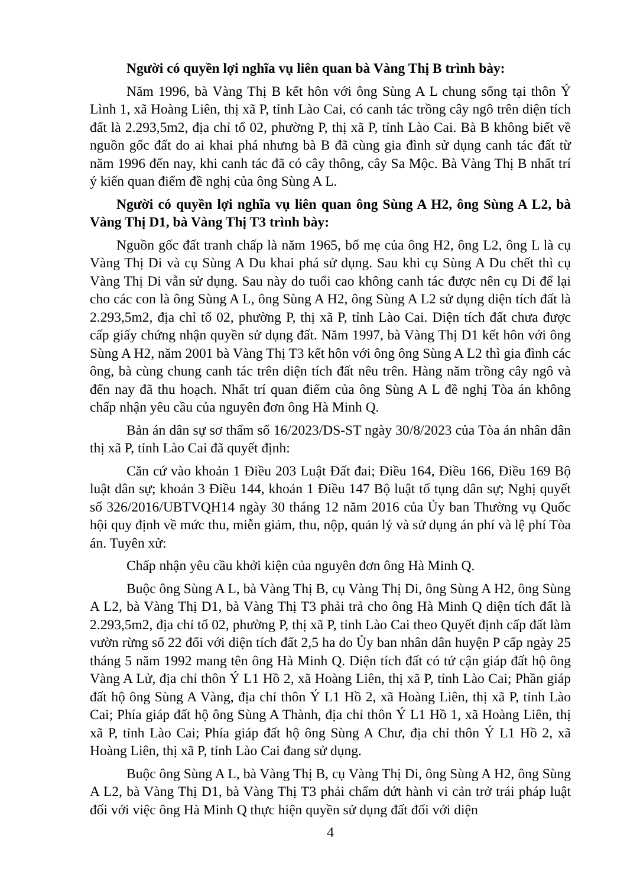Người có quyền lợi nghĩa vụ liên quan bà Vàng Thị B trình bày:
Năm 1996, bà Vàng Thị B kết hôn với ông Sùng A L chung sống tại thôn Ý Lình 1, xã Hoàng Liên, thị xã P, tỉnh Lào Cai, có canh tác trồng cây ngô trên diện tích đất là 2.293,5m2, địa chỉ tổ 02, phường P, thị xã P, tỉnh Lào Cai. Bà B không biết về nguồn gốc đất do ai khai phá nhưng bà B đã cùng gia đình sử dụng canh tác đất từ năm 1996 đến nay, khi canh tác đã có cây thông, cây Sa Mộc. Bà Vàng Thị B nhất trí ý kiến quan điểm đề nghị của ông Sùng A L.
Người có quyền lợi nghĩa vụ liên quan ông Sùng A H2, ông Sùng A L2, bà Vàng Thị D1, bà Vàng Thị T3 trình bày:
Nguồn gốc đất tranh chấp là năm 1965, bố mẹ của ông H2, ông L2, ông L là cụ Vàng Thị Di và cụ Sùng A Du khai phá sử dụng. Sau khi cụ Sùng A Du chết thì cụ Vàng Thị Di vẫn sử dụng. Sau này do tuổi cao không canh tác được nên cụ Di để lại cho các con là ông Sùng A L, ông Sùng A H2, ông Sùng A L2 sử dụng diện tích đất là 2.293,5m2, địa chỉ tổ 02, phường P, thị xã P, tỉnh Lào Cai. Diện tích đất chưa được cấp giấy chứng nhận quyền sử dụng đất. Năm 1997, bà Vàng Thị D1 kết hôn với ông Sùng A H2, năm 2001 bà Vàng Thị T3 kết hôn với ông ông Sùng A L2 thì gia đình các ông, bà cùng chung canh tác trên diện tích đất nêu trên. Hàng năm trồng cây ngô và đến nay đã thu hoạch. Nhất trí quan điểm của ông Sùng A L đề nghị Tòa án không chấp nhận yêu cầu của nguyên đơn ông Hà Minh Q.
Bản án dân sự sơ thẩm số 16/2023/DS-ST ngày 30/8/2023 của Tòa án nhân dân thị xã P, tỉnh Lào Cai đã quyết định:
Căn cứ vào khoản 1 Điều 203 Luật Đất đai; Điều 164, Điều 166, Điều 169 Bộ luật dân sự; khoản 3 Điều 144, khoản 1 Điều 147 Bộ luật tố tụng dân sự; Nghị quyết số 326/2016/UBTVQH14 ngày 30 tháng 12 năm 2016 của Ủy ban Thường vụ Quốc hội quy định về mức thu, miễn giảm, thu, nộp, quản lý và sử dụng án phí và lệ phí Tòa án. Tuyên xử:
Chấp nhận yêu cầu khởi kiện của nguyên đơn ông Hà Minh Q.
Buộc ông Sùng A L, bà Vàng Thị B, cụ Vàng Thị Di, ông Sùng A H2, ông Sùng A L2, bà Vàng Thị D1, bà Vàng Thị T3 phải trả cho ông Hà Minh Q diện tích đất là 2.293,5m2, địa chỉ tổ 02, phường P, thị xã P, tỉnh Lào Cai theo Quyết định cấp đất làm vườn rừng số 22 đối với diện tích đất 2,5 ha do Ủy ban nhân dân huyện P cấp ngày 25 tháng 5 năm 1992 mang tên ông Hà Minh Q. Diện tích đất có tứ cận giáp đất hộ ông Vàng A Lử, địa chỉ thôn Ý L1 Hồ 2, xã Hoàng Liên, thị xã P, tỉnh Lào Cai; Phần giáp đất hộ ông Sùng A Vàng, địa chỉ thôn Ý L1 Hồ 2, xã Hoàng Liên, thị xã P, tỉnh Lào Cai; Phía giáp đất hộ ông Sùng A Thành, địa chỉ thôn Ý L1 Hồ 1, xã Hoàng Liên, thị xã P, tỉnh Lào Cai; Phía giáp đất hộ ông Sùng A Chư, địa chỉ thôn Ý L1 Hồ 2, xã Hoàng Liên, thị xã P, tỉnh Lào Cai đang sử dụng.
Buộc ông Sùng A L, bà Vàng Thị B, cụ Vàng Thị Di, ông Sùng A H2, ông Sùng A L2, bà Vàng Thị D1, bà Vàng Thị T3 phải chấm dứt hành vi cản trở trái pháp luật đối với việc ông Hà Minh Q thực hiện quyền sử dụng đất đối với diện
4